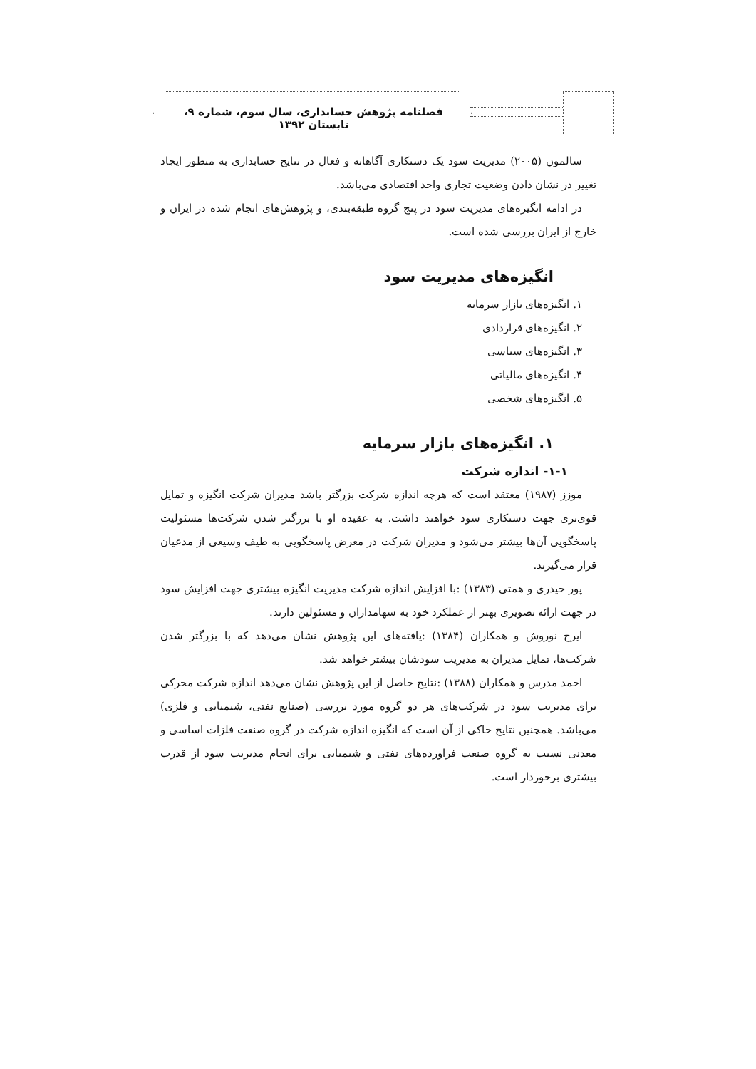فصلنامه پژوهش حسابداری، سال سوم، شماره ۹، تابستان ۱۳۹۲
سالمون (۲۰۰۵) مدیریت سود یک دستکاری آگاهانه و فعال در نتایج حسابداری به منظور ایجاد تغییر در نشان دادن وضعیت تجاری واحد اقتصادی می‌باشد.
در ادامه انگیزه‌های مدیریت سود در پنج گروه طبقه‌بندی، و پژوهش‌های انجام شده در ایران و خارج از ایران بررسی شده است.
انگیزه‌های مدیریت سود
۱. انگیزه‌های بازار سرمایه
۲. انگیزه‌های قراردادی
۳. انگیزه‌های سیاسی
۴. انگیزه‌های مالیاتی
۵. انگیزه‌های شخصی
۱. انگیزه‌های بازار سرمایه
۱-۱- اندازه شرکت
موزز (۱۹۸۷) معتقد است که هرچه اندازه شرکت بزرگتر باشد مدیران شرکت انگیزه و تمایل قوی‌تری جهت دستکاری سود خواهند داشت. به عقیده او با بزرگتر شدن شرکت‌ها مسئولیت پاسخگویی آن‌ها بیشتر می‌شود و مدیران شرکت در معرض پاسخگویی به طیف وسیعی از مدعیان قرار می‌گیرند.
پور حیدری و همتی (۱۳۸۳) :با افزایش اندازه شرکت مدیریت انگیزه بیشتری جهت افزایش سود در جهت ارائه تصویری بهتر از عملکرد خود به سهامداران و مسئولین دارند.
ایرج نوروش و همکاران (۱۳۸۴) :یافته‌های این پژوهش نشان می‌دهد که با بزرگتر شدن شرکت‌ها، تمایل مدیران به مدیریت سودشان بیشتر خواهد شد.
احمد مدرس و همکاران (۱۳۸۸) :نتایج حاصل از این پژوهش نشان می‌دهد اندازه شرکت محرکی برای مدیریت سود در شرکت‌های هر دو گروه مورد بررسی (صنایع نفتی، شیمیایی و فلزی) می‌باشد. همچنین نتایج حاکی از آن است که انگیزه اندازه شرکت در گروه صنعت فلزات اساسی و معدنی نسبت به گروه صنعت فراورده‌های نفتی و شیمیایی برای انجام مدیریت سود از قدرت بیشتری برخوردار است.